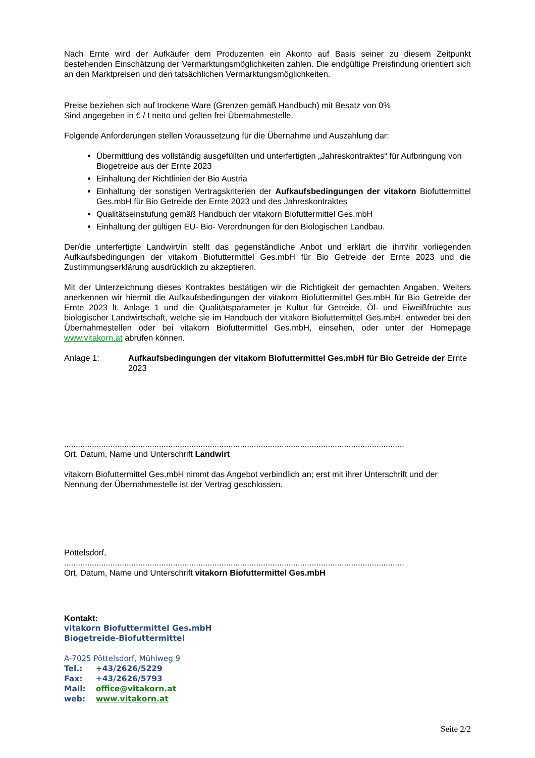Nach Ernte wird der Aufkäufer dem Produzenten ein Akonto auf Basis seiner zu diesem Zeitpunkt bestehenden Einschätzung der Vermarktungsmöglichkeiten zahlen. Die endgültige Preisfindung orientiert sich an den Marktpreisen und den tatsächlichen Vermarktungsmöglichkeiten.
Preise beziehen sich auf trockene Ware (Grenzen gemäß Handbuch) mit Besatz von 0%
Sind angegeben in € / t netto und gelten frei Übernahmestelle.
Folgende Anforderungen stellen Voraussetzung für die Übernahme und Auszahlung dar:
Übermittlung des vollständig ausgefüllten und unterfertigten „Jahreskontraktes“ für Aufbringung von Biogetreide aus der Ernte 2023
Einhaltung der Richtlinien der Bio Austria
Einhaltung der sonstigen Vertragskriterien der Aufkaufsbedingungen der vitakorn Biofuttermittel Ges.mbH für Bio Getreide der Ernte 2023 und des Jahreskontraktes
Qualitätseinstufung gemäß Handbuch der vitakorn Biofuttermittel Ges.mbH
Einhaltung der gültigen EU- Bio- Verordnungen für den Biologischen Landbau.
Der/die unterfertigte Landwirt/in stellt das gegenständliche Anbot und erklärt die ihm/ihr vorliegenden Aufkaufsbedingungen der vitakorn Biofuttermittel Ges.mbH für Bio Getreide der Ernte 2023 und die Zustimmungserklärung ausdrücklich zu akzeptieren.
Mit der Unterzeichnung dieses Kontraktes bestätigen wir die Richtigkeit der gemachten Angaben. Weiters anerkennen wir hiermit die Aufkaufsbedingungen der vitakorn Biofuttermittel Ges.mbH für Bio Getreide der Ernte 2023 lt. Anlage 1 und die Qualitätsparameter je Kultur für Getreide, Öl- und Eiweißfrüchte aus biologischer Landwirtschaft, welche sie im Handbuch der vitakorn Biofuttermittel Ges.mbH, entweder bei den Übernahmestellen oder bei vitakorn Biofuttermittel Ges.mbH, einsehen, oder unter der Homepage www.vitakorn.at abrufen können.
Anlage 1: Aufkaufsbedingungen der vitakorn Biofuttermittel Ges.mbH für Bio Getreide der Ernte 2023
...................................................................................................................................................
Ort, Datum, Name und Unterschrift Landwirt
vitakorn Biofuttermittel Ges.mbH nimmt das Angebot verbindlich an; erst mit ihrer Unterschrift und der Nennung der Übernahmestelle ist der Vertrag geschlossen.
Pöttelsdorf,
...................................................................................................................................................
Ort, Datum, Name und Unterschrift vitakorn Biofuttermittel Ges.mbH
Kontakt:
vitakorn Biofuttermittel Ges.mbH
Biogetreide-Biofuttermittel
A-7025 Pöttelsdorf, Mühlweg 9
| Tel.: | +43/2626/5229 |
| Fax: | +43/2626/5793 |
| Mail: | office@vitakorn.at |
| web: | www.vitakorn.at |
Seite 2/2